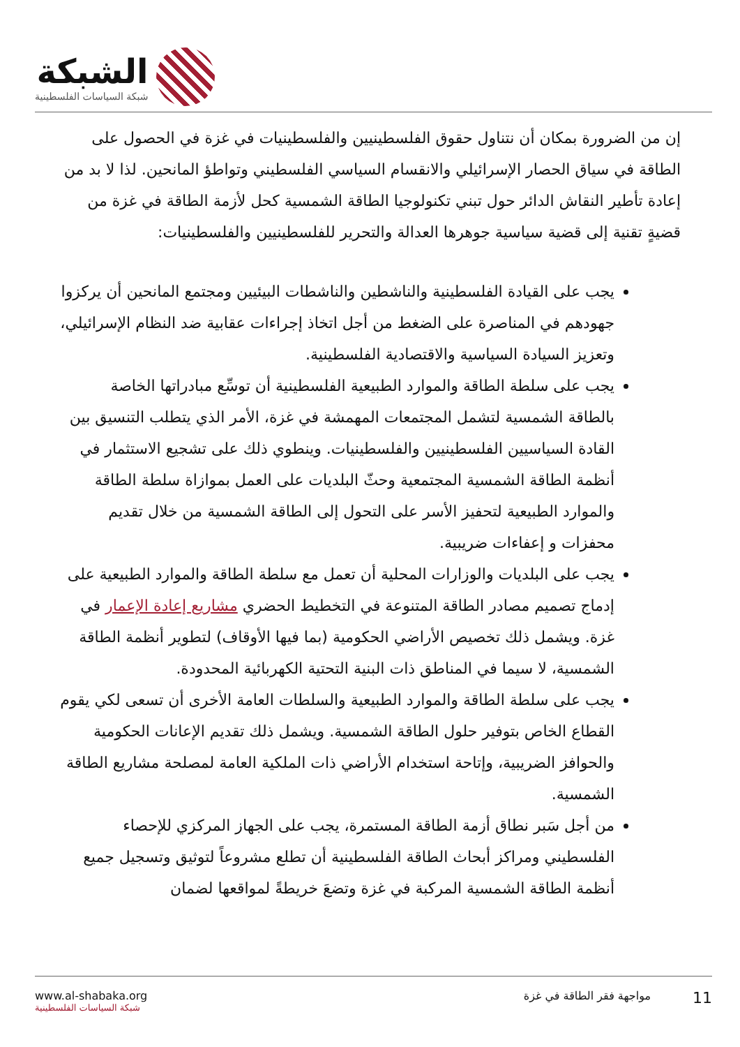الشبكة
شبكة السياسات الفلسطينية
إن من الضرورة بمكان أن نتناول حقوق الفلسطينيين والفلسطينيات في غزة في الحصول على الطاقة في سياق الحصار الإسرائيلي والانقسام السياسي الفلسطيني وتواطؤ المانحين. لذا لا بد من إعادة تأطير النقاش الدائر حول تبني تكنولوجيا الطاقة الشمسية كحل لأزمة الطاقة في غزة من قضيةٍ تقنية إلى قضية سياسية جوهرها العدالة والتحرير للفلسطينيين والفلسطينيات:
يجب على القيادة الفلسطينية والناشطين والناشطات البيئيين ومجتمع المانحين أن يركزوا جهودهم في المناصرة على الضغط من أجل اتخاذ إجراءات عقابية ضد النظام الإسرائيلي، وتعزيز السيادة السياسية والاقتصادية الفلسطينية.
يجب على سلطة الطاقة والموارد الطبيعية الفلسطينية أن توسِّع مبادراتها الخاصة بالطاقة الشمسية لتشمل المجتمعات المهمشة في غزة، الأمر الذي يتطلب التنسيق بين القادة السياسيين الفلسطينيين والفلسطينيات. وينطوي ذلك على تشجيع الاستثمار في أنظمة الطاقة الشمسية المجتمعية وحثّ البلديات على العمل بموازاة سلطة الطاقة والموارد الطبيعية لتحفيز الأسر على التحول إلى الطاقة الشمسية من خلال تقديم محفزات و إعفاءات ضريبية.
يجب على البلديات والوزارات المحلية أن تعمل مع سلطة الطاقة والموارد الطبيعية على إدماج تصميم مصادر الطاقة المتنوعة في التخطيط الحضري مشاريع إعادة الإعمار في غزة. ويشمل ذلك تخصيص الأراضي الحكومية (بما فيها الأوقاف) لتطوير أنظمة الطاقة الشمسية، لا سيما في المناطق ذات البنية التحتية الكهربائية المحدودة.
يجب على سلطة الطاقة والموارد الطبيعية والسلطات العامة الأخرى أن تسعى لكي يقوم القطاع الخاص بتوفير حلول الطاقة الشمسية. ويشمل ذلك تقديم الإعانات الحكومية والحوافز الضريبية، وإتاحة استخدام الأراضي ذات الملكية العامة لمصلحة مشاريع الطاقة الشمسية.
من أجل سَبر نطاق أزمة الطاقة المستمرة، يجب على الجهاز المركزي للإحصاء الفلسطيني ومراكز أبحاث الطاقة الفلسطينية أن تطلع مشروعاً لتوثيق وتسجيل جميع أنظمة الطاقة الشمسية المركبة في غزة وتضعَ خريطةً لمواقعها لضمان
www.al-shabaka.org
شبكة السياسات الفلسطينية
11 مواجهة فقر الطاقة في غزة